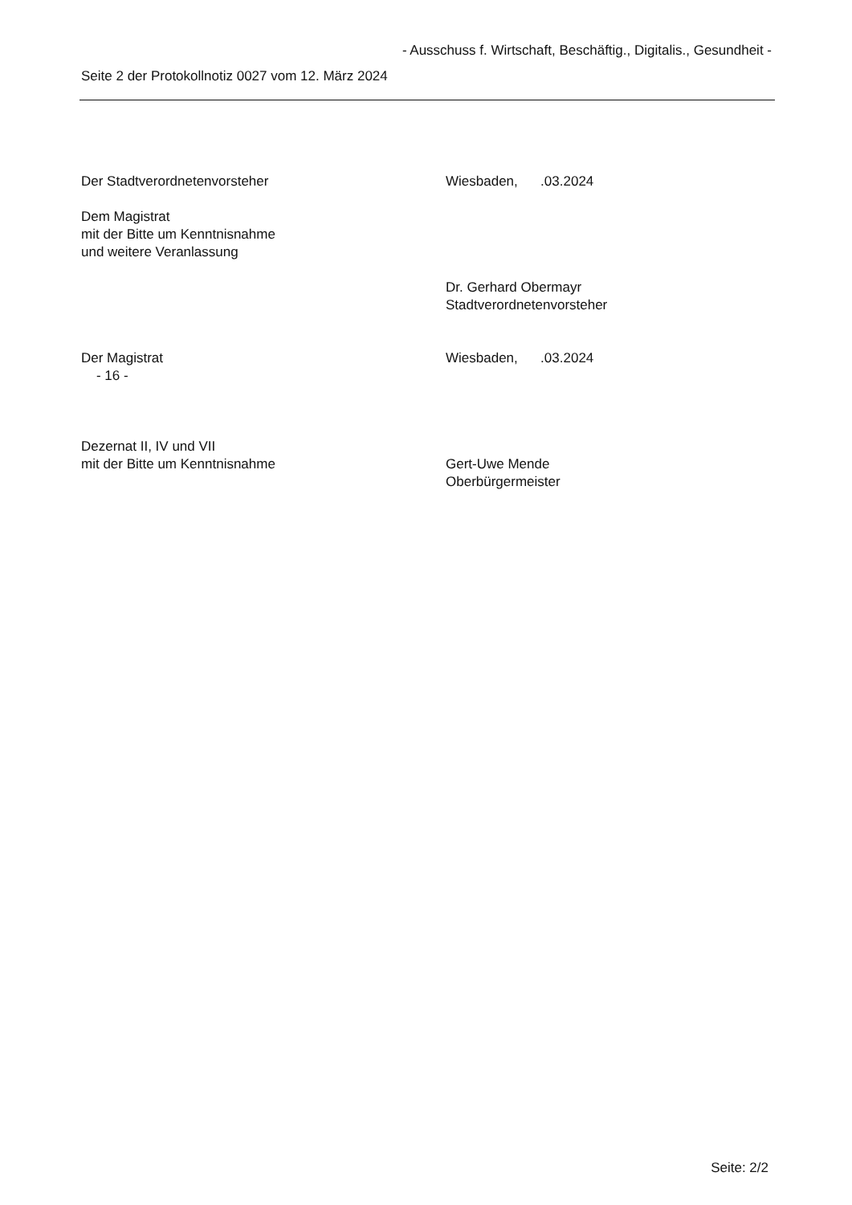- Ausschuss f. Wirtschaft, Beschäftig., Digitalis., Gesundheit -
Seite 2 der Protokollnotiz 0027 vom 12. März 2024
Der Stadtverordnetenvorsteher Wiesbaden, .03.2024
Dem Magistrat
mit der Bitte um Kenntnisnahme
und weitere Veranlassung
Dr. Gerhard Obermayr
Stadtverordnetenvorsteher
Der Magistrat
- 16 -
Wiesbaden, .03.2024
Dezernat II, IV und VII
mit der Bitte um Kenntnisnahme
Gert-Uwe Mende
Oberbürgermeister
Seite: 2/2